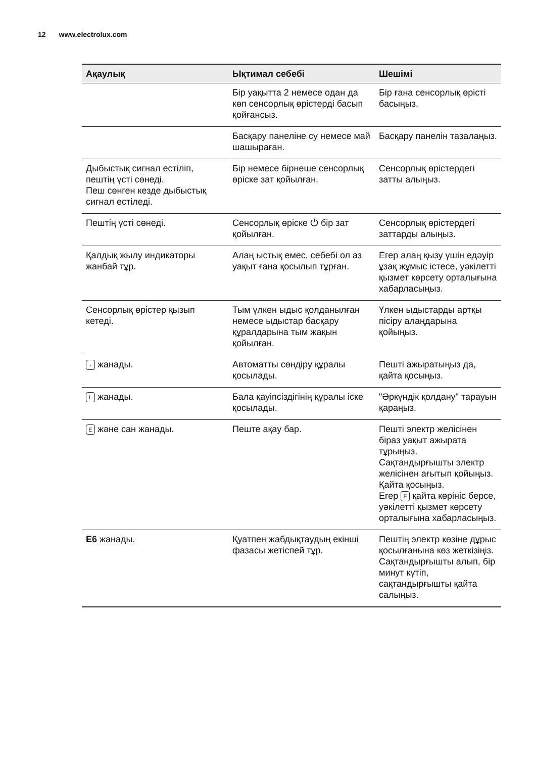12 www.electrolux.com
| Ақаулық | Ықтимал себебі | Шешімі |
| --- | --- | --- |
| | Бір уақытта 2 немесе одан да көп сенсорлық өрістерді басып қойғансыз. | Бір ғана сенсорлық өрісті басыңыз. |
| | Басқару панеліне су немесе май шашыраған. | Басқару панелін тазалаңыз. |
| Дыбыстық сигнал естіліп, пештің үсті сөнеді. Пеш сөнген кезде дыбыстық сигнал естіледі. | Бір немесе бірнеше сенсорлық өріске зат қойылған. | Сенсорлық өрістердегі затты алыңыз. |
| Пештің үсті сөнеді. | Сенсорлық өріске ⏻ бір зат қойылған. | Сенсорлық өрістердегі заттарды алыңыз. |
| Қалдық жылу индикаторы жанбай тұр. | Алаң ыстық емес, себебі ол аз уақыт ғана қосылып тұрған. | Егер алаң қызу үшін едәуір ұзақ жұмыс істесе, уәкілетті қызмет көрсету орталығына хабарласыңыз. |
| Сенсорлық өрістер қызып кетеді. | Тым үлкен ыдыс қолданылған немесе ыдыстар басқару құралдарына тым жақын қойылған. | Үлкен ыдыстарды артқы пісіру алаңдарына қойыңыз. |
| - жанады. | Автоматты сөндіру құралы қосылады. | Пешті ажыратыңыз да, қайта қосыңыз. |
| L жанады. | Бала қауіпсіздігінің құралы іске қосылады. | "Әркүндік қолдану" тарауын қараңыз. |
| E және сан жанады. | Пеште ақау бар. | Пешті электр желісінен біраз уақыт ажырата тұрыңыз. Сақтандырғышты электр желісінен ағытып қойыңыз. Қайта қосыңыз. Егер E қайта көрініс берсе, уәкілетті қызмет көрсету орталығына хабарласыңыз. |
| E6 жанады. | Қуатпен жабдықтаудың екінші фазасы жетіспей тұр. | Пештің электр көзіне дұрыс қосылғанына көз жеткізіңіз. Сақтандырғышты алып, бір минут күтіп, сақтандырғышты қайта салыңыз. |